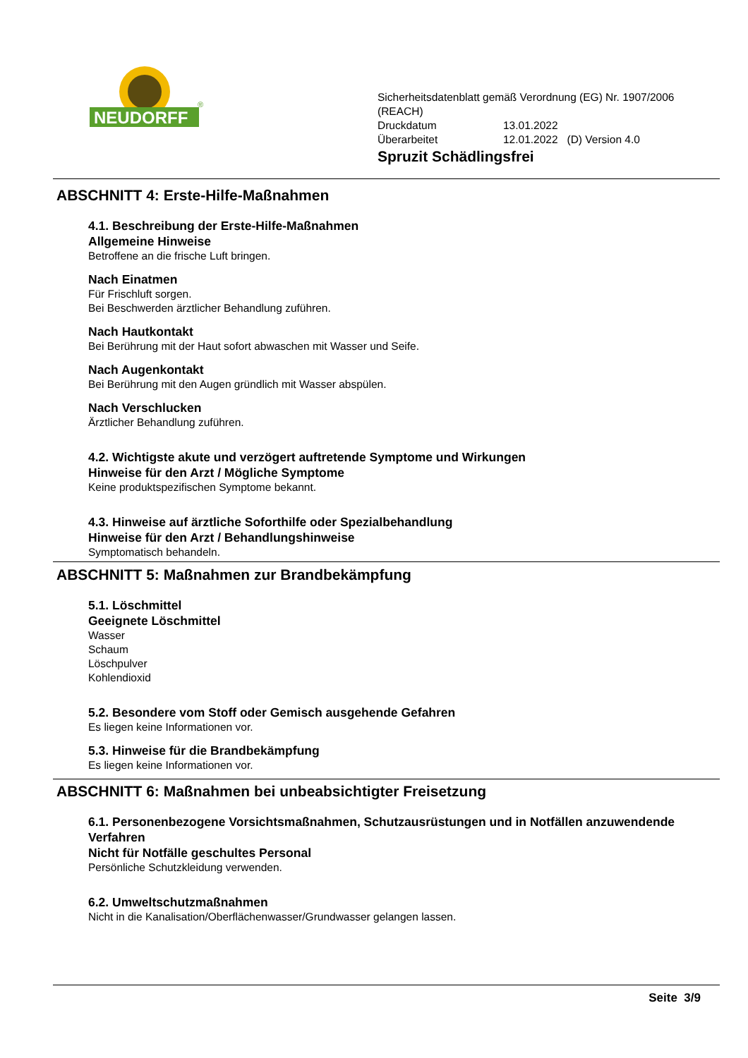NEUDORFF
®
Sicherheitsdatenblatt gemäß Verordnung (EG) Nr. 1907/2006
(REACH)
Druckdatum 13.01.2022
Überarbeitet 12.01.2022 (D) Version 4.0
Spruzit Schädlingsfrei
ABSCHNITT 4: Erste-Hilfe-Maßnahmen
4.1. Beschreibung der Erste-Hilfe-Maßnahmen
Allgemeine Hinweise
Betroffene an die frische Luft bringen.
Nach Einatmen
Für Frischluft sorgen.
Bei Beschwerden ärztlicher Behandlung zuführen.
Nach Hautkontakt
Bei Berührung mit der Haut sofort abwaschen mit Wasser und Seife.
Nach Augenkontakt
Bei Berührung mit den Augen gründlich mit Wasser abspülen.
Nach Verschlucken
Ärztlicher Behandlung zuführen.
4.2. Wichtigste akute und verzögert auftretende Symptome und Wirkungen
Hinweise für den Arzt / Mögliche Symptome
Keine produktspezifischen Symptome bekannt.
4.3. Hinweise auf ärztliche Soforthilfe oder Spezialbehandlung
Hinweise für den Arzt / Behandlungshinweise
Symptomatisch behandeln.
ABSCHNITT 5: Maßnahmen zur Brandbekämpfung
5.1. Löschmittel
Geeignete Löschmittel
Wasser
Schaum
Löschpulver
Kohlendioxid
5.2. Besondere vom Stoff oder Gemisch ausgehende Gefahren
Es liegen keine Informationen vor.
5.3. Hinweise für die Brandbekämpfung
Es liegen keine Informationen vor.
ABSCHNITT 6: Maßnahmen bei unbeabsichtigter Freisetzung
6.1. Personenbezogene Vorsichtsmaßnahmen, Schutzausrüstungen und in Notfällen anzuwendende Verfahren
Nicht für Notfälle geschultes Personal
Persönliche Schutzkleidung verwenden.
6.2. Umweltschutzmaßnahmen
Nicht in die Kanalisation/Oberflächenwasser/Grundwasser gelangen lassen.
Seite 3/9